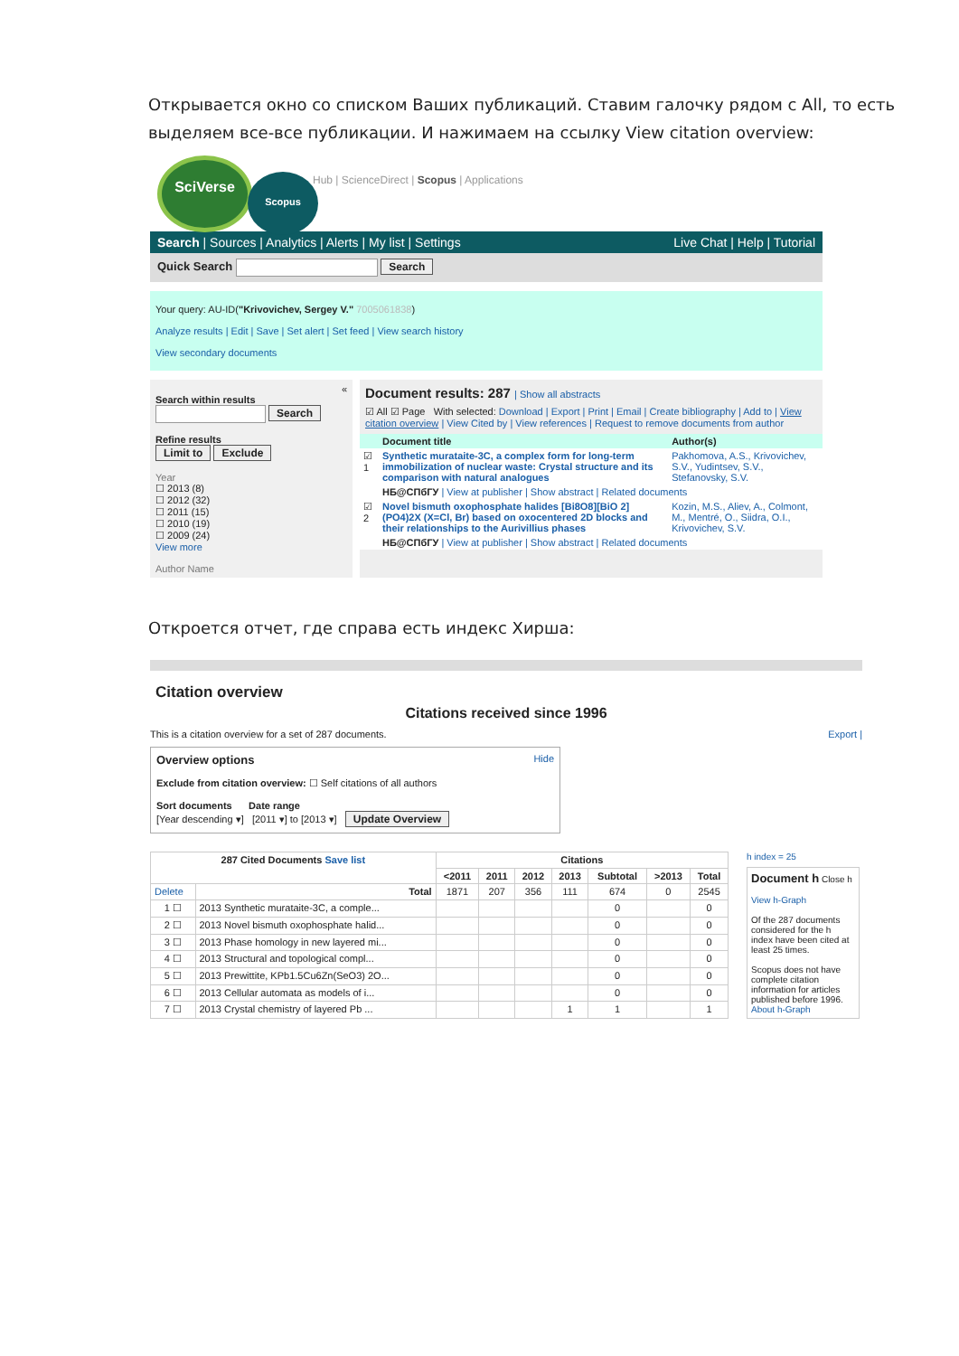Открывается окно со списком Ваших публикаций. Ставим галочку рядом с All, то есть выделяем все-все публикации. И нажимаем на ссылку View citation overview:
SciVerse
Scopus
Hub | ScienceDirect | Scopus | Applications
Search | Sources | Analytics | Alerts | My list | Settings Live Chat | Help | Tutorial
Quick Search Search
Your query: AU-ID("Krivovichev, Sergey V." 7005061838)
Analyze results | Edit | Save | Set alert | Set feed | View search history
View secondary documents
«
Search within results
Search
Refine results
Limit to Exclude
Year
☐ 2013 (8)
☐ 2012 (32)
☐ 2011 (15)
☐ 2010 (19)
☐ 2009 (24)
View more
Author Name
Document results: 287 | Show all abstracts
☑ All ☑ Page With selected: Download | Export | Print | Email | Create bibliography | Add to | View citation overview | View Cited by | View references | Request to remove documents from author
| | Document title | Author(s) |
| --- | --- | --- |
| ☑ 1 | Synthetic murataite-3C, a complex form for long-term immobilization of nuclear waste: Crystal structure and its comparison with natural analogues | Pakhomova, A.S., Krivovichev, S.V., Yudintsev, S.V., Stefanovsky, S.V. |
| | НБ@СПбГУ / View at publisher / Show abstract / Related documents | |
| ☑ 2 | Novel bismuth oxophosphate halides [Bi8O8][BiO 2](PO4)2X (X=Cl, Br) based on oxocentered 2D blocks and their relationships to the Aurivillius phases | Kozin, M.S., Aliev, A., Colmont, M., Mentré, O., Siidra, O.I., Krivovichev, S.V. |
| | НБ@СПбГУ / View at publisher / Show abstract / Related documents | |
Откроется отчет, где справа есть индекс Хирша:
Citation overview
Citations received since 1996
This is a citation overview for a set of 287 documents. Export |
Overview options Hide
Exclude from citation overview: ☐ Self citations of all authors
Sort documents Date range
[Year descending ▾] [2011 ▾] to [2013 ▾] Update Overview
| 287 Cited Documents Save list | | Citations | | | | | | |
| --- | --- | --- | --- | --- | --- | --- | --- | --- |
| | | <2011 | 2011 | 2012 | 2013 | Subtotal | >2013 | Total |
| Delete | Total | 1871 | 207 | 356 | 111 | 674 | 0 | 2545 |
| 1 ☐ | 2013 Synthetic murataite-3C, a comple... | | | | | 0 | | 0 |
| 2 ☐ | 2013 Novel bismuth oxophosphate halid... | | | | | 0 | | 0 |
| 3 ☐ | 2013 Phase homology in new layered mi... | | | | | 0 | | 0 |
| 4 ☐ | 2013 Structural and topological compl... | | | | | 0 | | 0 |
| 5 ☐ | 2013 Prewittite, KPb1.5Cu6Zn(SeO3) 2O... | | | | | 0 | | 0 |
| 6 ☐ | 2013 Cellular automata as models of i... | | | | | 0 | | 0 |
| 7 ☐ | 2013 Crystal chemistry of layered Pb ... | | | | 1 | 1 | | 1 |
h index = 25
Document h Close h
View h-Graph
Of the 287 documents considered for the h index have been cited at least 25 times.
Scopus does not have complete citation information for articles published before 1996.
About h-Graph